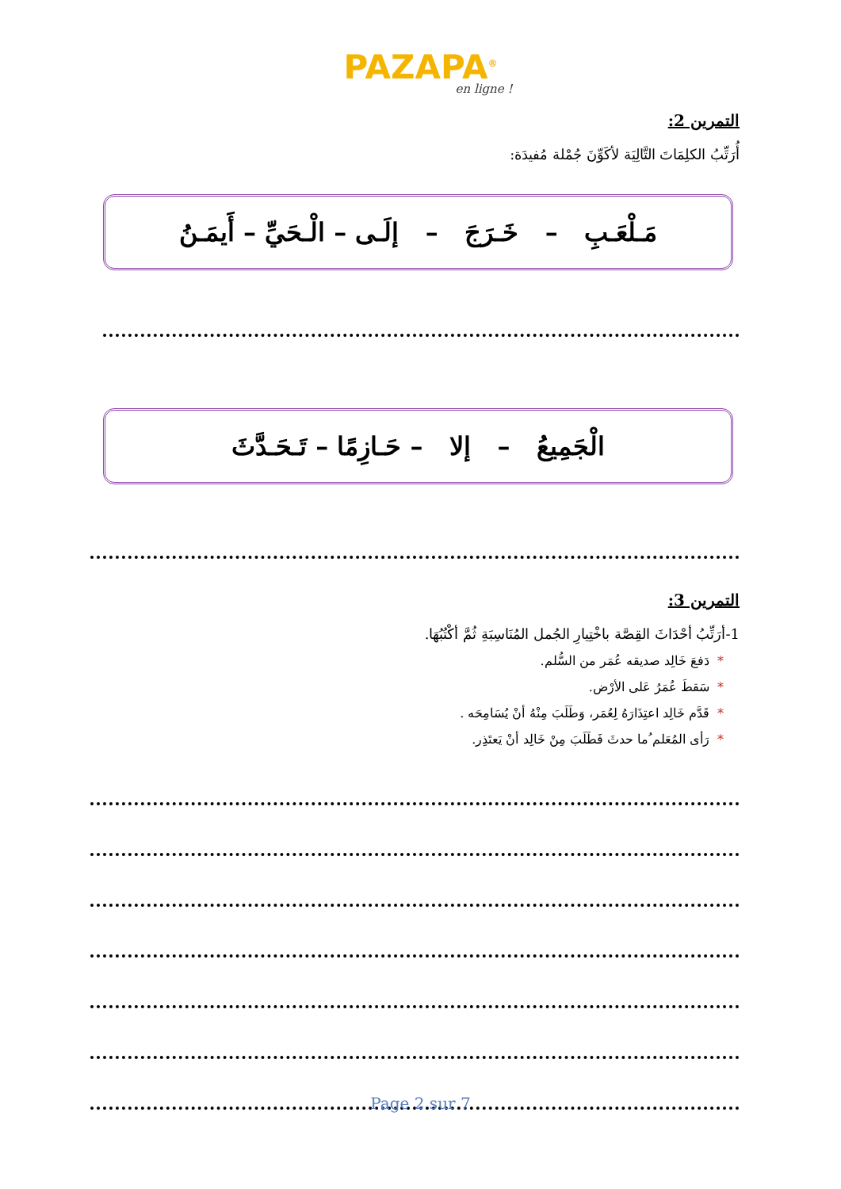PAZAPA<sup>®</sup>
en ligne !
التمرين 2:
أُرَتِّبُ الكلِمَاتَ التَّالِيَة لأكَوِّنَ جُمْلة مُفيدَة:
مَـلْعَـبِ – خَـرَجَ – إلَـى – الْـحَيِّ – أَيمَـنُ
الْجَمِيعُ – إلا – حَـازِمًا – تَـحَـدَّثَ
التمرين 3:
1-أرَتِّبُ أحْدَاثَ القِصَّة باخْتِيارِ الجُمل المُنَاسِبَةِ ثُمَّ أكْتُبُهَا.
*دَفعَ خَالِد صديقه عُمَر من السُّلم.
*سَقطَ عُمَرُ عَلى الأرْض.
*قَدَّم خَالِد اعتِذَارَهُ لِعُمَر، وَطَلَبَ مِنْهُ أنْ يُسَامِحَه .
*رَأى المُعَلم ُما حدثَ فَطَلَبَ مِنْ خَالِد أنْ يَعتَذِر.
Page 2 sur 7